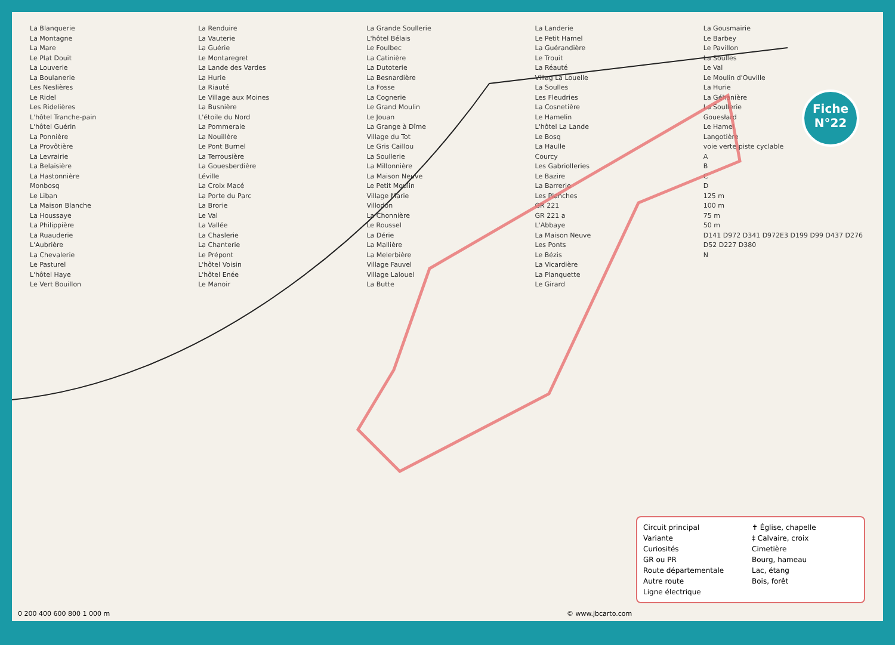La Blanquerie
La Montagne
La Mare
Le Plat Douit
La Louverie
La Boulanerie
Les Neslières
Le Ridel
Les Ridelières
L'hôtel Tranche-pain
L'hôtel Guérin
La Ponnière
La Provôtière
La Levrairie
La Belaisière
La Hastonnière
Monbosq
Le Liban
La Maison Blanche
La Houssaye
La Philippière
La Ruauderie
L'Aubrière
La Chevalerie
Le Pasturel
L'hôtel Haye
Le Vert Bouillon
La Renduire
La Vauterie
La Guérie
Le Montaregret
La Lande des Vardes
La Hurie
La Riauté
Le Village aux Moines
La Busnière
L'étoile du Nord
La Pommeraie
La Nouillère
Le Pont Burnel
La Terrousière
La Gouesberdière
Léville
La Croix Macé
La Porte du Parc
La Brorie
Le Val
La Vallée
La Chaslerie
La Chanterie
Le Prépont
L'hôtel Voisin
L'hôtel Enée
Le Manoir
La Grande Soullerie
L'hôtel Bélais
Le Foulbec
La Catinière
La Dutoterie
La Besnardière
La Fosse
La Cognerie
Le Grand Moulin
Le Jouan
La Grange à Dîme
Village du Tot
Le Gris Caillou
La Soullerie
La Millonnière
La Maison Neuve
Le Petit Moulin
Village Marie
Villodon
La Chonnière
Le Roussel
La Dérie
La Mallière
La Melerbière
Village Fauvel
Village Lalouel
La Butte
La Landerie
Le Petit Hamel
La Guérandière
Le Trouit
La Réauté
Villag La Louelle
La Soulles
Les Fleudries
La Cosnetière
Le Hamelin
L'hôtel La Lande
Le Bosq
La Haulle
Courcy
Les Gabriolleries
Le Bazire
La Barrerie
Les Planches
GR 221
GR 221 a
L'Abbaye
La Maison Neuve
Les Ponts
Le Bézis
La Vicardière
La Planquette
Le Girard
La Gousmairie
Le Barbey
Le Pavillon
La Soulles
Le Val
Le Moulin d'Ouville
La Hurie
La Géhanière
La Soullerie
Gouesłard
Le Hamel
Langotière
voie verte piste cyclable
ABCD
125 m
100 m
75 m
50 m
D141 D972 D341 D972E3 D199 D99 D437 D276 D52 D227 D380
N
Fiche
N°22
Circuit principal ✝ Église, chapelle Variante ‡ Calvaire, croix Curiosités Cimetière GR ou PR Bourg, hameau Route départementale Lac, étang Autre route Bois, forêt Ligne électrique
0 200 400 600 800 1 000 m © www.jbcarto.com